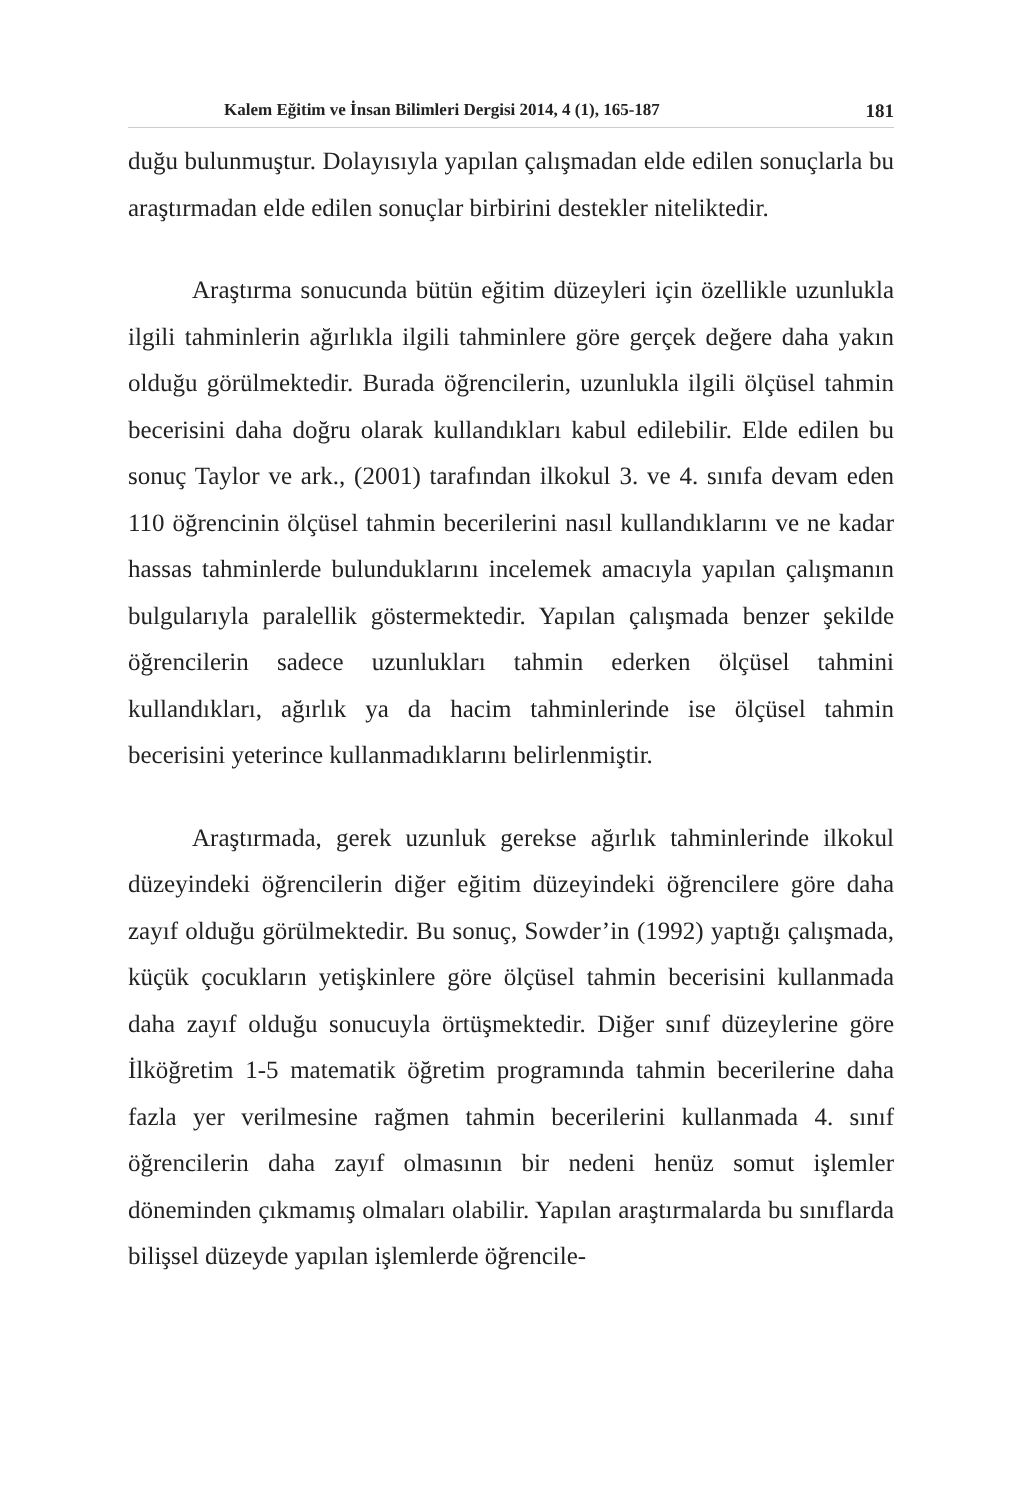Kalem Eğitim ve İnsan Bilimleri Dergisi 2014, 4 (1), 165-187 181
duğu bulunmuştur. Dolayısıyla yapılan çalışmadan elde edilen sonuçlarla bu araştırmadan elde edilen sonuçlar birbirini destekler niteliktedir.
Araştırma sonucunda bütün eğitim düzeyleri için özellikle uzunlukla ilgili tahminlerin ağırlıkla ilgili tahminlere göre gerçek değere daha yakın olduğu görülmektedir. Burada öğrencilerin, uzunlukla ilgili ölçüsel tahmin becerisini daha doğru olarak kullandıkları kabul edilebilir. Elde edilen bu sonuç Taylor ve ark., (2001) tarafından ilkokul 3. ve 4. sınıfa devam eden 110 öğrencinin ölçüsel tahmin becerilerini nasıl kullandıklarını ve ne kadar hassas tahminlerde bulunduklarını incelemek amacıyla yapılan çalışmanın bulgularıyla paralellik göstermektedir. Yapılan çalışmada benzer şekilde öğrencilerin sadece uzunlukları tahmin ederken ölçüsel tahmini kullandıkları, ağırlık ya da hacim tahminlerinde ise ölçüsel tahmin becerisini yeterince kullanmadıklarını belirlenmiştir.
Araştırmada, gerek uzunluk gerekse ağırlık tahminlerinde ilkokul düzeyindeki öğrencilerin diğer eğitim düzeyindeki öğrencilere göre daha zayıf olduğu görülmektedir. Bu sonuç, Sowder’in (1992) yaptığı çalışmada, küçük çocukların yetişkinlere göre ölçüsel tahmin becerisini kullanmada daha zayıf olduğu sonucuyla örtüşmektedir. Diğer sınıf düzeylerine göre İlköğretim 1-5 matematik öğretim programında tahmin becerilerine daha fazla yer verilmesine rağmen tahmin becerilerini kullanmada 4. sınıf öğrencilerin daha zayıf olmasının bir nedeni henüz somut işlemler döneminden çıkmamış olmaları olabilir. Yapılan araştırmalarda bu sınıflarda bilişsel düzeyde yapılan işlemlerde öğrencile-